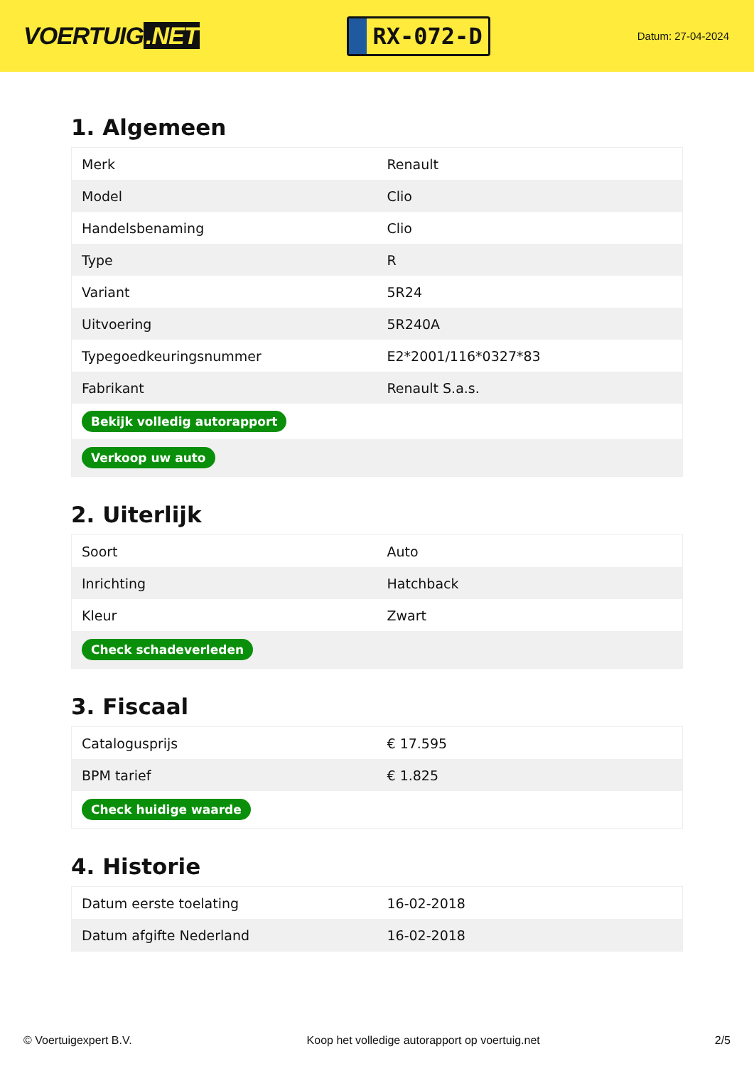VOERTUIG.NET
RX-072-D
Datum: 27-04-2024
1. Algemeen
| Merk | Renault |
| Model | Clio |
| Handelsbenaming | Clio |
| Type | R |
| Variant | 5R24 |
| Uitvoering | 5R240A |
| Typegoedkeuringsnummer | E2*2001/116*0327*83 |
| Fabrikant | Renault S.a.s. |
| Bekijk volledig autorapport | |
| Verkoop uw auto | |
2. Uiterlijk
| Soort | Auto |
| Inrichting | Hatchback |
| Kleur | Zwart |
| Check schadeverleden | |
3. Fiscaal
| Catalogusprijs | € 17.595 |
| BPM tarief | € 1.825 |
| Check huidige waarde | |
4. Historie
| Datum eerste toelating | 16-02-2018 |
| Datum afgifte Nederland | 16-02-2018 |
© Voertuigexpert B.V. Koop het volledige autorapport op voertuig.net 2/5